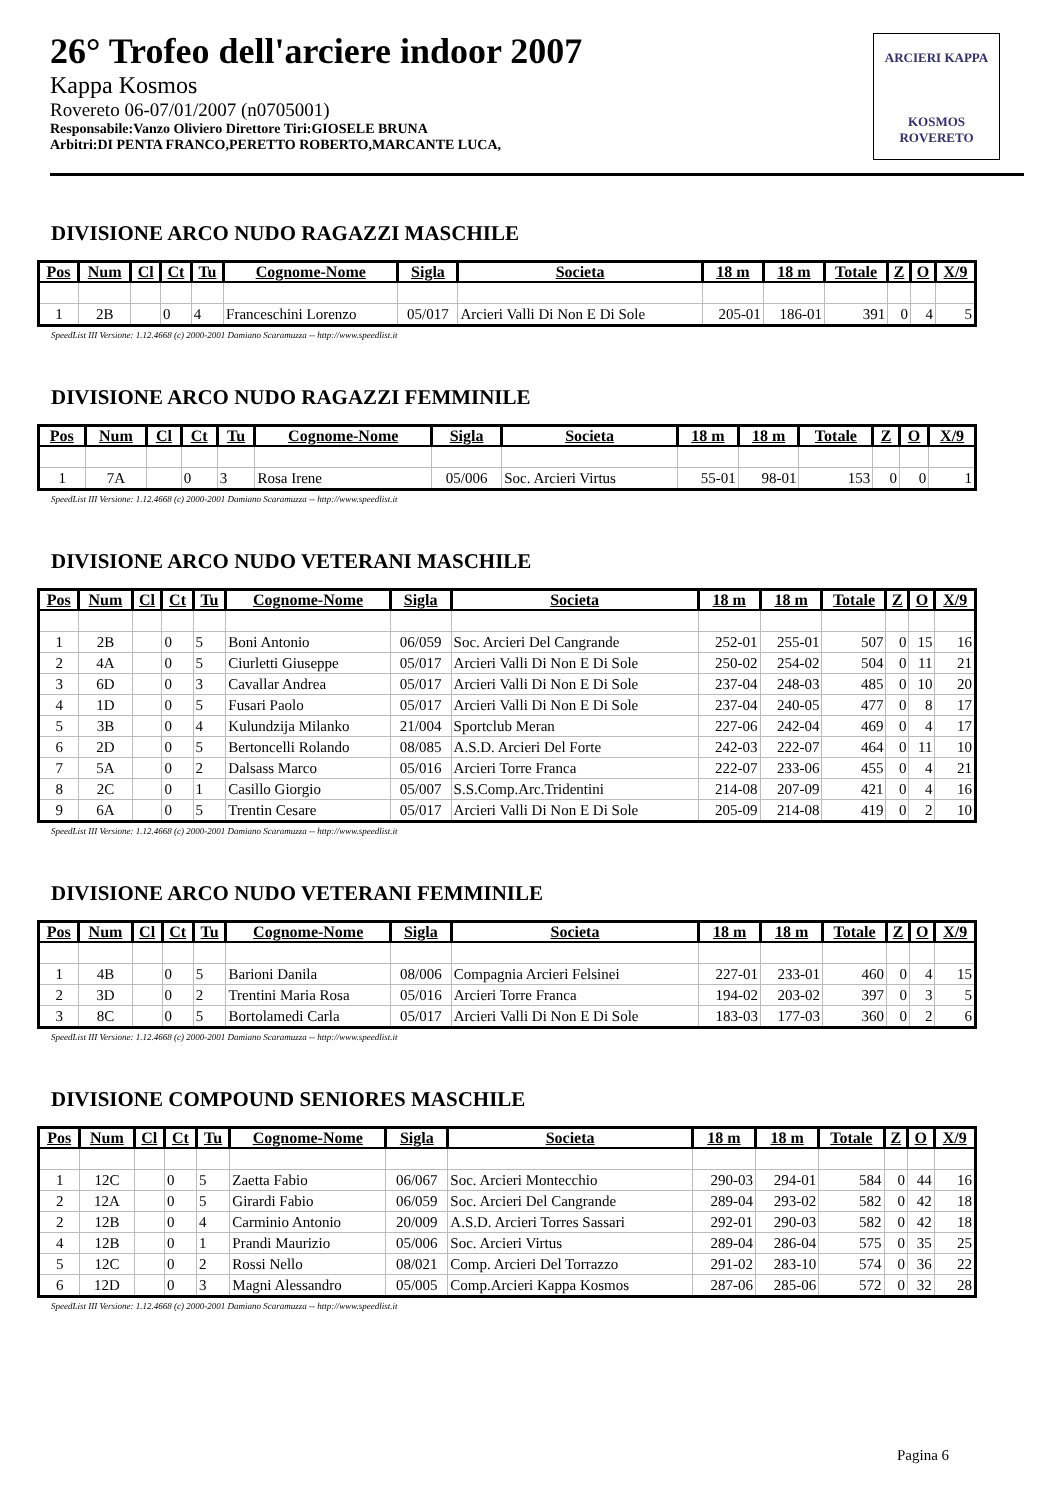26° Trofeo dell'arciere indoor 2007
Kappa Kosmos
Rovereto 06-07/01/2007 (n0705001)
Responsabile:Vanzo Oliviero Direttore Tiri:GIOSELE BRUNA
Arbitri:DI PENTA FRANCO,PERETTO ROBERTO,MARCANTE LUCA,
ARCIERI KAPPA
KOSMOS ROVERETO
DIVISIONE ARCO NUDO RAGAZZI MASCHILE
| Pos | Num | Cl | Ct | Tu | Cognome-Nome | Sigla | Societa | 18 m | 18 m | Totale | Z | O | X/9 |
| --- | --- | --- | --- | --- | --- | --- | --- | --- | --- | --- | --- | --- | --- |
| 1 | 2B | | 0 | 4 | Franceschini Lorenzo | 05/017 | Arcieri Valli Di Non E Di Sole | 205-01 | 186-01 | 391 | 0 | 4 | 5 |
SpeedList III Versione: 1.12.4668 (c) 2000-2001 Damiano Scaramuzza -- http://www.speedlist.it
DIVISIONE ARCO NUDO RAGAZZI FEMMINILE
| Pos | Num | Cl | Ct | Tu | Cognome-Nome | Sigla | Societa | 18 m | 18 m | Totale | Z | O | X/9 |
| --- | --- | --- | --- | --- | --- | --- | --- | --- | --- | --- | --- | --- | --- |
| 1 | 7A | | 0 | 3 | Rosa Irene | 05/006 | Soc. Arcieri Virtus | 55-01 | 98-01 | 153 | 0 | 0 | 1 |
SpeedList III Versione: 1.12.4668 (c) 2000-2001 Damiano Scaramuzza -- http://www.speedlist.it
DIVISIONE ARCO NUDO VETERANI MASCHILE
| Pos | Num | Cl | Ct | Tu | Cognome-Nome | Sigla | Societa | 18 m | 18 m | Totale | Z | O | X/9 |
| --- | --- | --- | --- | --- | --- | --- | --- | --- | --- | --- | --- | --- | --- |
| 1 | 2B | | 0 | 5 | Boni Antonio | 06/059 | Soc. Arcieri Del Cangrande | 252-01 | 255-01 | 507 | 0 | 15 | 16 |
| 2 | 4A | | 0 | 5 | Ciurletti Giuseppe | 05/017 | Arcieri Valli Di Non E Di Sole | 250-02 | 254-02 | 504 | 0 | 11 | 21 |
| 3 | 6D | | 0 | 3 | Cavallar Andrea | 05/017 | Arcieri Valli Di Non E Di Sole | 237-04 | 248-03 | 485 | 0 | 10 | 20 |
| 4 | 1D | | 0 | 5 | Fusari Paolo | 05/017 | Arcieri Valli Di Non E Di Sole | 237-04 | 240-05 | 477 | 0 | 8 | 17 |
| 5 | 3B | | 0 | 4 | Kulundzija Milanko | 21/004 | Sportclub Meran | 227-06 | 242-04 | 469 | 0 | 4 | 17 |
| 6 | 2D | | 0 | 5 | Bertoncelli Rolando | 08/085 | A.S.D. Arcieri Del Forte | 242-03 | 222-07 | 464 | 0 | 11 | 10 |
| 7 | 5A | | 0 | 2 | Dalsass Marco | 05/016 | Arcieri Torre Franca | 222-07 | 233-06 | 455 | 0 | 4 | 21 |
| 8 | 2C | | 0 | 1 | Casillo Giorgio | 05/007 | S.S.Comp.Arc.Tridentini | 214-08 | 207-09 | 421 | 0 | 4 | 16 |
| 9 | 6A | | 0 | 5 | Trentin Cesare | 05/017 | Arcieri Valli Di Non E Di Sole | 205-09 | 214-08 | 419 | 0 | 2 | 10 |
SpeedList III Versione: 1.12.4668 (c) 2000-2001 Damiano Scaramuzza -- http://www.speedlist.it
DIVISIONE ARCO NUDO VETERANI FEMMINILE
| Pos | Num | Cl | Ct | Tu | Cognome-Nome | Sigla | Societa | 18 m | 18 m | Totale | Z | O | X/9 |
| --- | --- | --- | --- | --- | --- | --- | --- | --- | --- | --- | --- | --- | --- |
| 1 | 4B | | 0 | 5 | Barioni Danila | 08/006 | Compagnia Arcieri Felsinei | 227-01 | 233-01 | 460 | 0 | 4 | 15 |
| 2 | 3D | | 0 | 2 | Trentini Maria Rosa | 05/016 | Arcieri Torre Franca | 194-02 | 203-02 | 397 | 0 | 3 | 5 |
| 3 | 8C | | 0 | 5 | Bortolamedi Carla | 05/017 | Arcieri Valli Di Non E Di Sole | 183-03 | 177-03 | 360 | 0 | 2 | 6 |
SpeedList III Versione: 1.12.4668 (c) 2000-2001 Damiano Scaramuzza -- http://www.speedlist.it
DIVISIONE COMPOUND SENIORES MASCHILE
| Pos | Num | Cl | Ct | Tu | Cognome-Nome | Sigla | Societa | 18 m | 18 m | Totale | Z | O | X/9 |
| --- | --- | --- | --- | --- | --- | --- | --- | --- | --- | --- | --- | --- | --- |
| 1 | 12C | | 0 | 5 | Zaetta Fabio | 06/067 | Soc. Arcieri Montecchio | 290-03 | 294-01 | 584 | 0 | 44 | 16 |
| 2 | 12A | | 0 | 5 | Girardi Fabio | 06/059 | Soc. Arcieri Del Cangrande | 289-04 | 293-02 | 582 | 0 | 42 | 18 |
| 2 | 12B | | 0 | 4 | Carminio Antonio | 20/009 | A.S.D. Arcieri Torres Sassari | 292-01 | 290-03 | 582 | 0 | 42 | 18 |
| 4 | 12B | | 0 | 1 | Prandi Maurizio | 05/006 | Soc. Arcieri Virtus | 289-04 | 286-04 | 575 | 0 | 35 | 25 |
| 5 | 12C | | 0 | 2 | Rossi Nello | 08/021 | Comp. Arcieri Del Torrazzo | 291-02 | 283-10 | 574 | 0 | 36 | 22 |
| 6 | 12D | | 0 | 3 | Magni Alessandro | 05/005 | Comp.Arcieri Kappa Kosmos | 287-06 | 285-06 | 572 | 0 | 32 | 28 |
SpeedList III Versione: 1.12.4668 (c) 2000-2001 Damiano Scaramuzza -- http://www.speedlist.it
Pagina 6